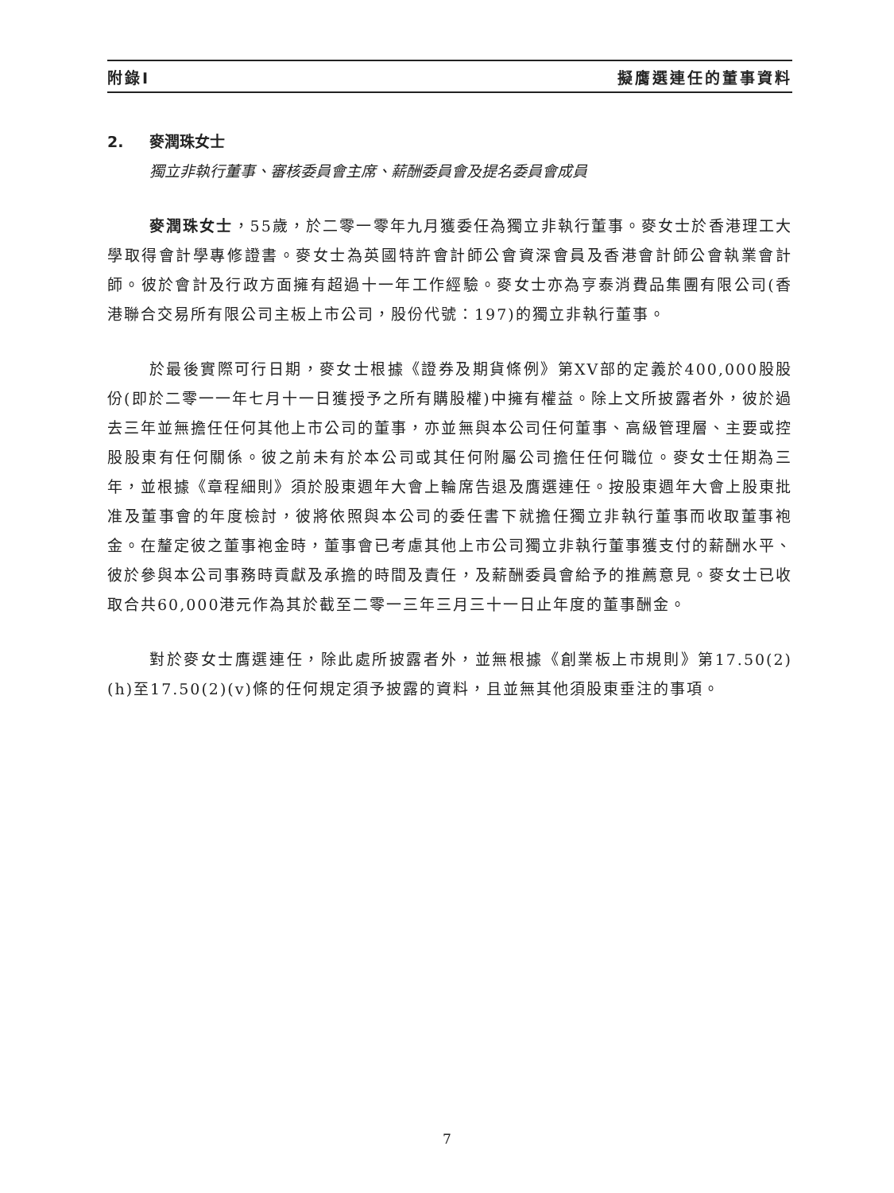附錄I 擬膺選連任的董事資料
2. 麥潤珠女士
獨立非執行董事、審核委員會主席、薪酬委員會及提名委員會成員
麥潤珠女士，55歲，於二零一零年九月獲委任為獨立非執行董事。麥女士於香港理工大學取得會計學專修證書。麥女士為英國特許會計師公會資深會員及香港會計師公會執業會計師。彼於會計及行政方面擁有超過十一年工作經驗。麥女士亦為亨泰消費品集團有限公司(香港聯合交易所有限公司主板上市公司，股份代號：197)的獨立非執行董事。
於最後實際可行日期，麥女士根據《證券及期貨條例》第XV部的定義於400,000股股份(即於二零一一年七月十一日獲授予之所有購股權)中擁有權益。除上文所披露者外，彼於過去三年並無擔任任何其他上市公司的董事，亦並無與本公司任何董事、高級管理層、主要或控股股東有任何關係。彼之前未有於本公司或其任何附屬公司擔任任何職位。麥女士任期為三年，並根據《章程細則》須於股東週年大會上輪席告退及膺選連任。按股東週年大會上股東批准及董事會的年度檢討，彼將依照與本公司的委任書下就擔任獨立非執行董事而收取董事袍金。在釐定彼之董事袍金時，董事會已考慮其他上市公司獨立非執行董事獲支付的薪酬水平、彼於參與本公司事務時貢獻及承擔的時間及責任，及薪酬委員會給予的推薦意見。麥女士已收取合共60,000港元作為其於截至二零一三年三月三十一日止年度的董事酬金。
對於麥女士膺選連任，除此處所披露者外，並無根據《創業板上市規則》第17.50(2)(h)至17.50(2)(v)條的任何規定須予披露的資料，且並無其他須股東垂注的事項。
7